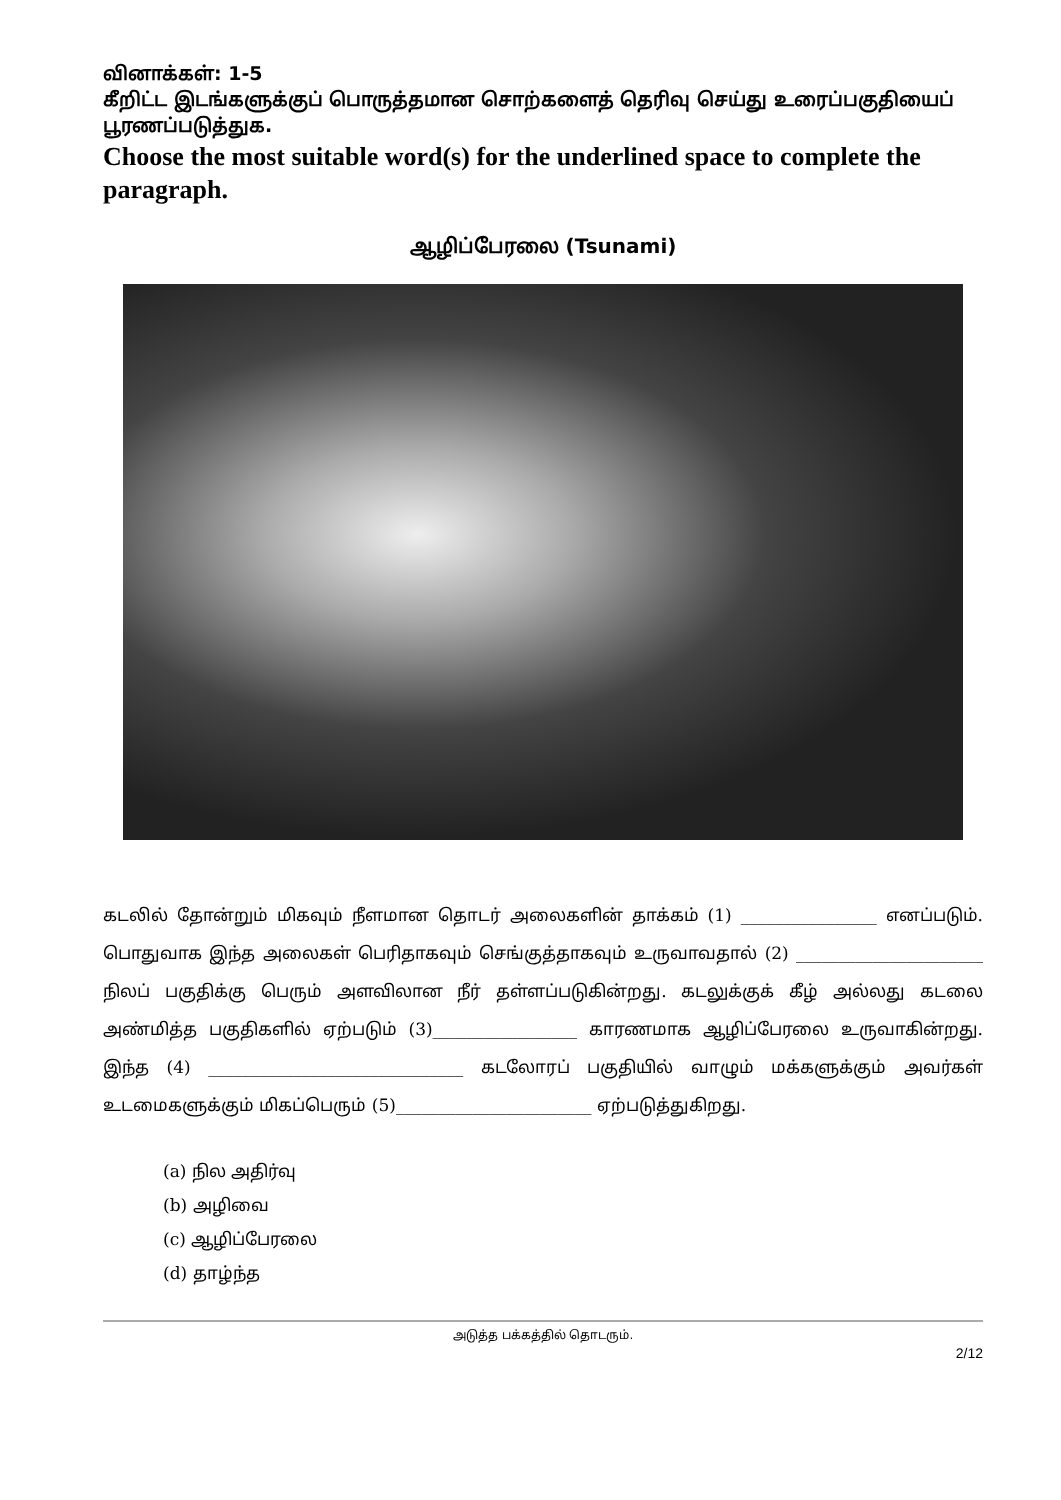வினாக்கள்: 1-5
கீறிட்ட இடங்களுக்குப் பொருத்தமான சொற்களைத் தெரிவு செய்து உரைப்பகுதியைப் பூரணப்படுத்துக.
Choose the most suitable word(s) for the underlined space to complete the paragraph.
ஆழிப்பேரலை (Tsunami)
கடலில் தோன்றும் மிகவும் நீளமான தொடர் அலைகளின் தாக்கம் (1) ________________ எனப்படும். பொதுவாக இந்த அலைகள் பெரிதாகவும் செங்குத்தாகவும் உருவாவதால் (2) ______________________ நிலப் பகுதிக்கு பெரும் அளவிலான நீர் தள்ளப்படுகின்றது. கடலுக்குக் கீழ் அல்லது கடலை அண்மித்த பகுதிகளில் ஏற்படும் (3)_________________ காரணமாக ஆழிப்பேரலை உருவாகின்றது. இந்த (4) ______________________________ கடலோரப் பகுதியில் வாழும் மக்களுக்கும் அவர்கள் உடமைகளுக்கும் மிகப்பெரும் (5)_______________________ ஏற்படுத்துகிறது.
(a) நில அதிர்வு
(b) அழிவை
(c) ஆழிப்பேரலை
(d) தாழ்ந்த
அடுத்த பக்கத்தில் தொடரும்.
2/12